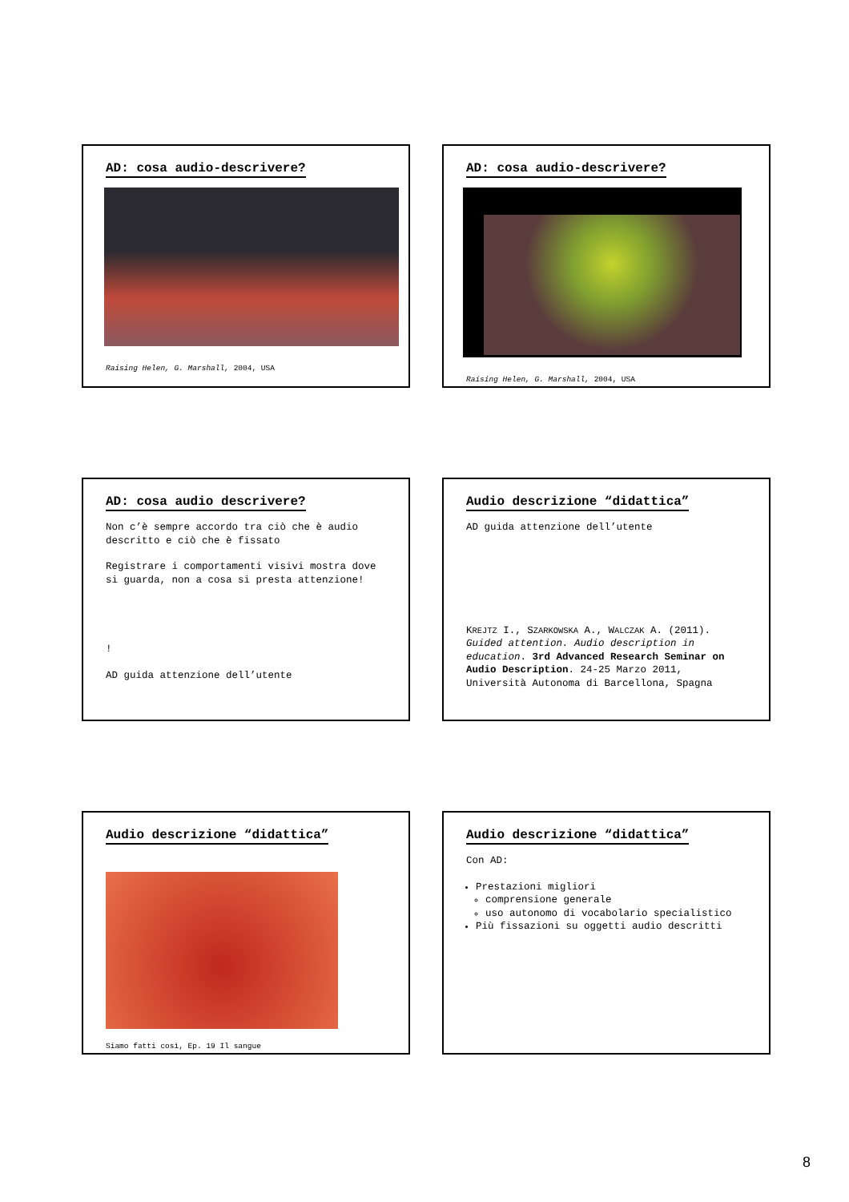AD: cosa audio-descrivere?
Raising Helen, G. Marshall, 2004, USA
AD: cosa audio-descrivere?
Raising Helen, G. Marshall, 2004, USA
AD: cosa audio descrivere?
Non c’è sempre accordo tra ciò che è audio descritto e ciò che è fissato
Registrare i comportamenti visivi mostra dove si guarda, non a cosa si presta attenzione!
!
AD guida attenzione dell’utente
Audio descrizione “didattica”
AD guida attenzione dell’utente
KREJTZ I., SZARKOWSKA A., WALCZAK A. (2011). Guided attention. Audio description in education. 3rd Advanced Research Seminar on Audio Description. 24-25 Marzo 2011, Università Autonoma di Barcellona, Spagna
Audio descrizione “didattica”
Siamo fatti così, Ep. 19 Il sangue
Audio descrizione “didattica”
Con AD:
Prestazioni migliori
comprensione generale
uso autonomo di vocabolario specialistico
Più fissazioni su oggetti audio descritti
8